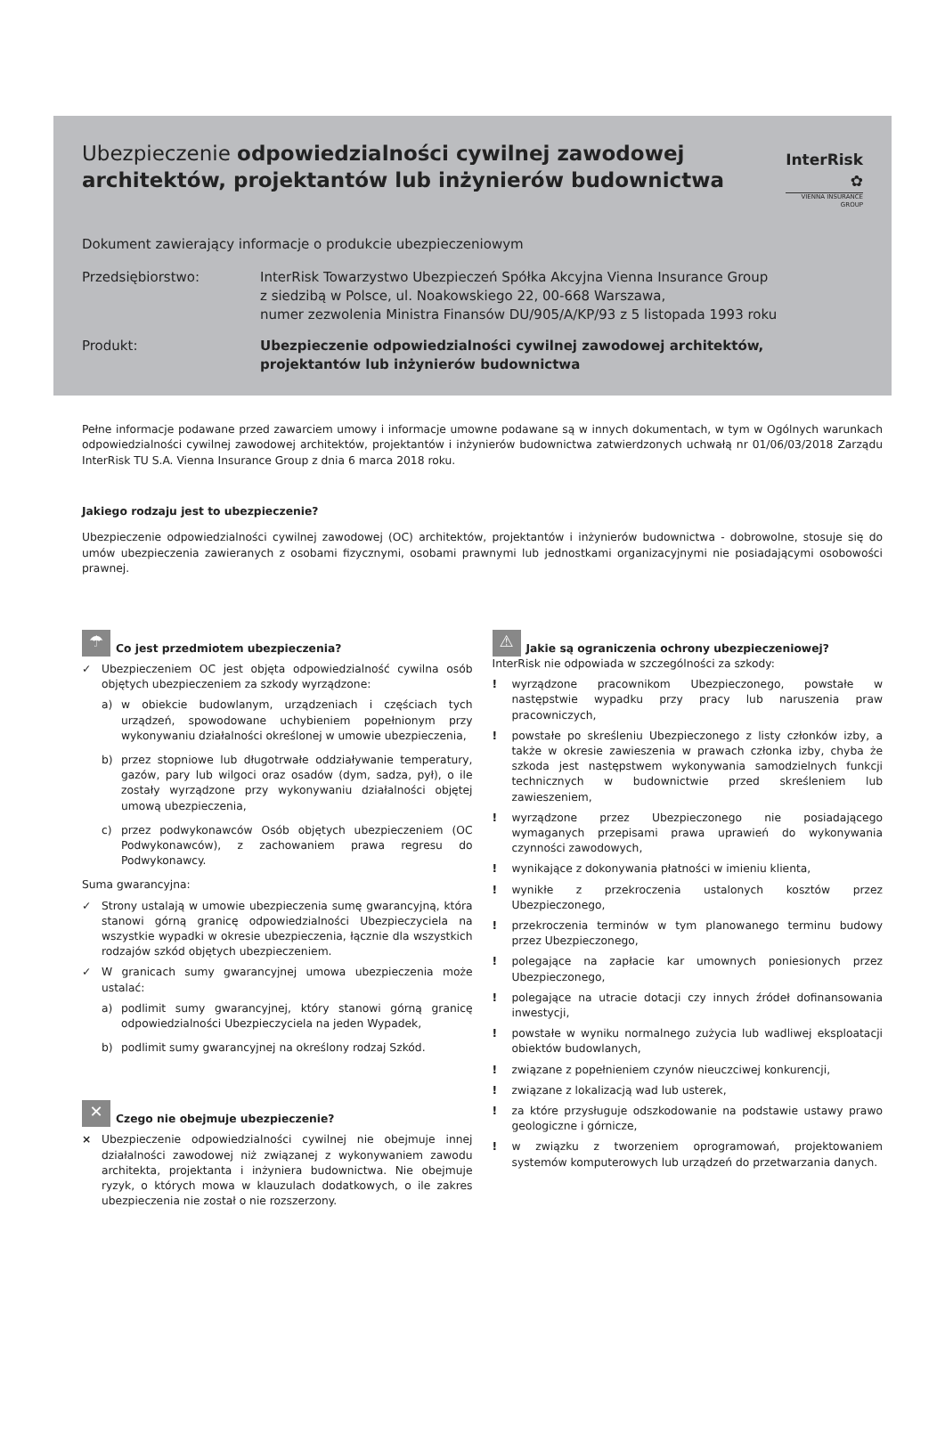Ubezpieczenie odpowiedzialności cywilnej zawodowej architektów, projektantów lub inżynierów budownictwa
InterRisk ✿
VIENNA INSURANCE GROUP
Dokument zawierający informacje o produkcie ubezpieczeniowym
Przedsiębiorstwo: InterRisk Towarzystwo Ubezpieczeń Spółka Akcyjna Vienna Insurance Group
z siedzibą w Polsce, ul. Noakowskiego 22, 00-668 Warszawa,
numer zezwolenia Ministra Finansów DU/905/A/KP/93 z 5 listopada 1993 roku
Produkt: Ubezpieczenie odpowiedzialności cywilnej zawodowej architektów, projektantów lub inżynierów budownictwa
Pełne informacje podawane przed zawarciem umowy i informacje umowne podawane są w innych dokumentach, w tym w Ogólnych warunkach odpowiedzialności cywilnej zawodowej architektów, projektantów i inżynierów budownictwa zatwierdzonych uchwałą nr 01/06/03/2018 Zarządu InterRisk TU S.A. Vienna Insurance Group z dnia 6 marca 2018 roku.
Jakiego rodzaju jest to ubezpieczenie?
Ubezpieczenie odpowiedzialności cywilnej zawodowej (OC) architektów, projektantów i inżynierów budownictwa - dobrowolne, stosuje się do umów ubezpieczenia zawieranych z osobami fizycznymi, osobami prawnymi lub jednostkami organizacyjnymi nie posiadającymi osobowości prawnej.
☂ Co jest przedmiotem ubezpieczenia?
✓ Ubezpieczeniem OC jest objęta odpowiedzialność cywilna osób objętych ubezpieczeniem za szkody wyrządzone:
a) w obiekcie budowlanym, urządzeniach i częściach tych urządzeń, spowodowane uchybieniem popełnionym przy wykonywaniu działalności określonej w umowie ubezpieczenia,
b) przez stopniowe lub długotrwałe oddziaływanie temperatury, gazów, pary lub wilgoci oraz osadów (dym, sadza, pył), o ile zostały wyrządzone przy wykonywaniu działalności objętej umową ubezpieczenia,
c) przez podwykonawców Osób objętych ubezpieczeniem (OC Podwykonawców), z zachowaniem prawa regresu do Podwykonawcy.
Suma gwarancyjna:
✓ Strony ustalają w umowie ubezpieczenia sumę gwarancyjną, która stanowi górną granicę odpowiedzialności Ubezpieczyciela na wszystkie wypadki w okresie ubezpieczenia, łącznie dla wszystkich rodzajów szkód objętych ubezpieczeniem.
✓ W granicach sumy gwarancyjnej umowa ubezpieczenia może ustalać:
a) podlimit sumy gwarancyjnej, który stanowi górną granicę odpowiedzialności Ubezpieczyciela na jeden Wypadek,
b) podlimit sumy gwarancyjnej na określony rodzaj Szkód.
✕ Czego nie obejmuje ubezpieczenie?
× Ubezpieczenie odpowiedzialności cywilnej nie obejmuje innej działalności zawodowej niż związanej z wykonywaniem zawodu architekta, projektanta i inżyniera budownictwa. Nie obejmuje ryzyk, o których mowa w klauzulach dodatkowych, o ile zakres ubezpieczenia nie został o nie rozszerzony.
⚠ Jakie są ograniczenia ochrony ubezpieczeniowej?
InterRisk nie odpowiada w szczególności za szkody:
! wyrządzone pracownikom Ubezpieczonego, powstałe w następstwie wypadku przy pracy lub naruszenia praw pracowniczych,
! powstałe po skreśleniu Ubezpieczonego z listy członków izby, a także w okresie zawieszenia w prawach członka izby, chyba że szkoda jest następstwem wykonywania samodzielnych funkcji technicznych w budownictwie przed skreśleniem lub zawieszeniem,
! wyrządzone przez Ubezpieczonego nie posiadającego wymaganych przepisami prawa uprawień do wykonywania czynności zawodowych,
! wynikające z dokonywania płatności w imieniu klienta,
! wynikłe z przekroczenia ustalonych kosztów przez Ubezpieczonego,
! przekroczenia terminów w tym planowanego terminu budowy przez Ubezpieczonego,
! polegające na zapłacie kar umownych poniesionych przez Ubezpieczonego,
! polegające na utracie dotacji czy innych źródeł dofinansowania inwestycji,
! powstałe w wyniku normalnego zużycia lub wadliwej eksploatacji obiektów budowlanych,
! związane z popełnieniem czynów nieuczciwej konkurencji,
! związane z lokalizacją wad lub usterek,
! za które przysługuje odszkodowanie na podstawie ustawy prawo geologiczne i górnicze,
! w związku z tworzeniem oprogramowań, projektowaniem systemów komputerowych lub urządzeń do przetwarzania danych.